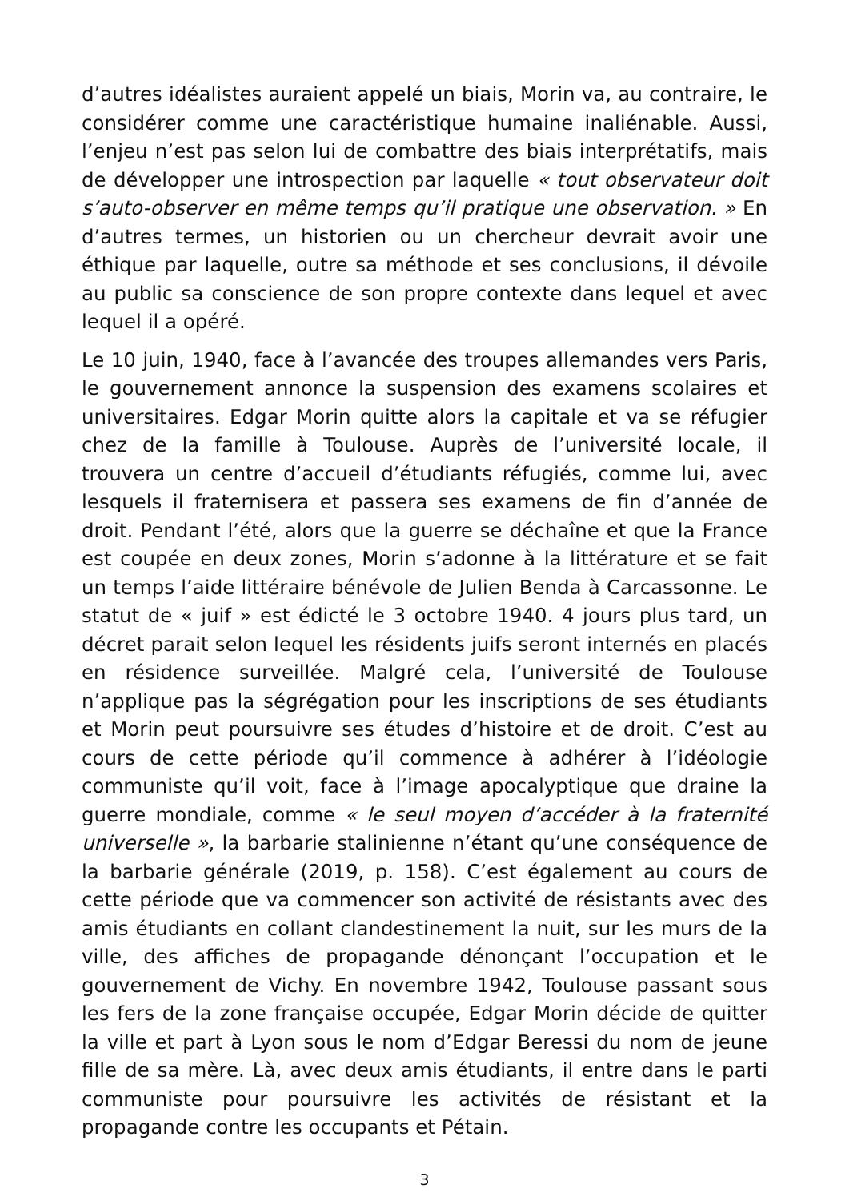d’autres idéalistes auraient appelé un biais, Morin va, au contraire, le considérer comme une caractéristique humaine inaliénable. Aussi, l’enjeu n’est pas selon lui de combattre des biais interprétatifs, mais de développer une introspection par laquelle « tout observateur doit s’auto-observer en même temps qu’il pratique une observation. » En d’autres termes, un historien ou un chercheur devrait avoir une éthique par laquelle, outre sa méthode et ses conclusions, il dévoile au public sa conscience de son propre contexte dans lequel et avec lequel il a opéré.
Le 10 juin, 1940, face à l’avancée des troupes allemandes vers Paris, le gouvernement annonce la suspension des examens scolaires et universitaires. Edgar Morin quitte alors la capitale et va se réfugier chez de la famille à Toulouse. Auprès de l’université locale, il trouvera un centre d’accueil d’étudiants réfugiés, comme lui, avec lesquels il fraternisera et passera ses examens de fin d’année de droit. Pendant l’été, alors que la guerre se déchaîne et que la France est coupée en deux zones, Morin s’adonne à la littérature et se fait un temps l’aide littéraire bénévole de Julien Benda à Carcassonne. Le statut de « juif » est édicté le 3 octobre 1940. 4 jours plus tard, un décret parait selon lequel les résidents juifs seront internés en placés en résidence surveillée. Malgré cela, l’université de Toulouse n’applique pas la ségrégation pour les inscriptions de ses étudiants et Morin peut poursuivre ses études d’histoire et de droit. C’est au cours de cette période qu’il commence à adhérer à l’idéologie communiste qu’il voit, face à l’image apocalyptique que draine la guerre mondiale, comme « le seul moyen d’accéder à la fraternité universelle », la barbarie stalinienne n’étant qu’une conséquence de la barbarie générale (2019, p. 158). C’est également au cours de cette période que va commencer son activité de résistants avec des amis étudiants en collant clandestinement la nuit, sur les murs de la ville, des affiches de propagande dénonçant l’occupation et le gouvernement de Vichy. En novembre 1942, Toulouse passant sous les fers de la zone française occupée, Edgar Morin décide de quitter la ville et part à Lyon sous le nom d’Edgar Beressi du nom de jeune fille de sa mère. Là, avec deux amis étudiants, il entre dans le parti communiste pour poursuivre les activités de résistant et la propagande contre les occupants et Pétain.
3